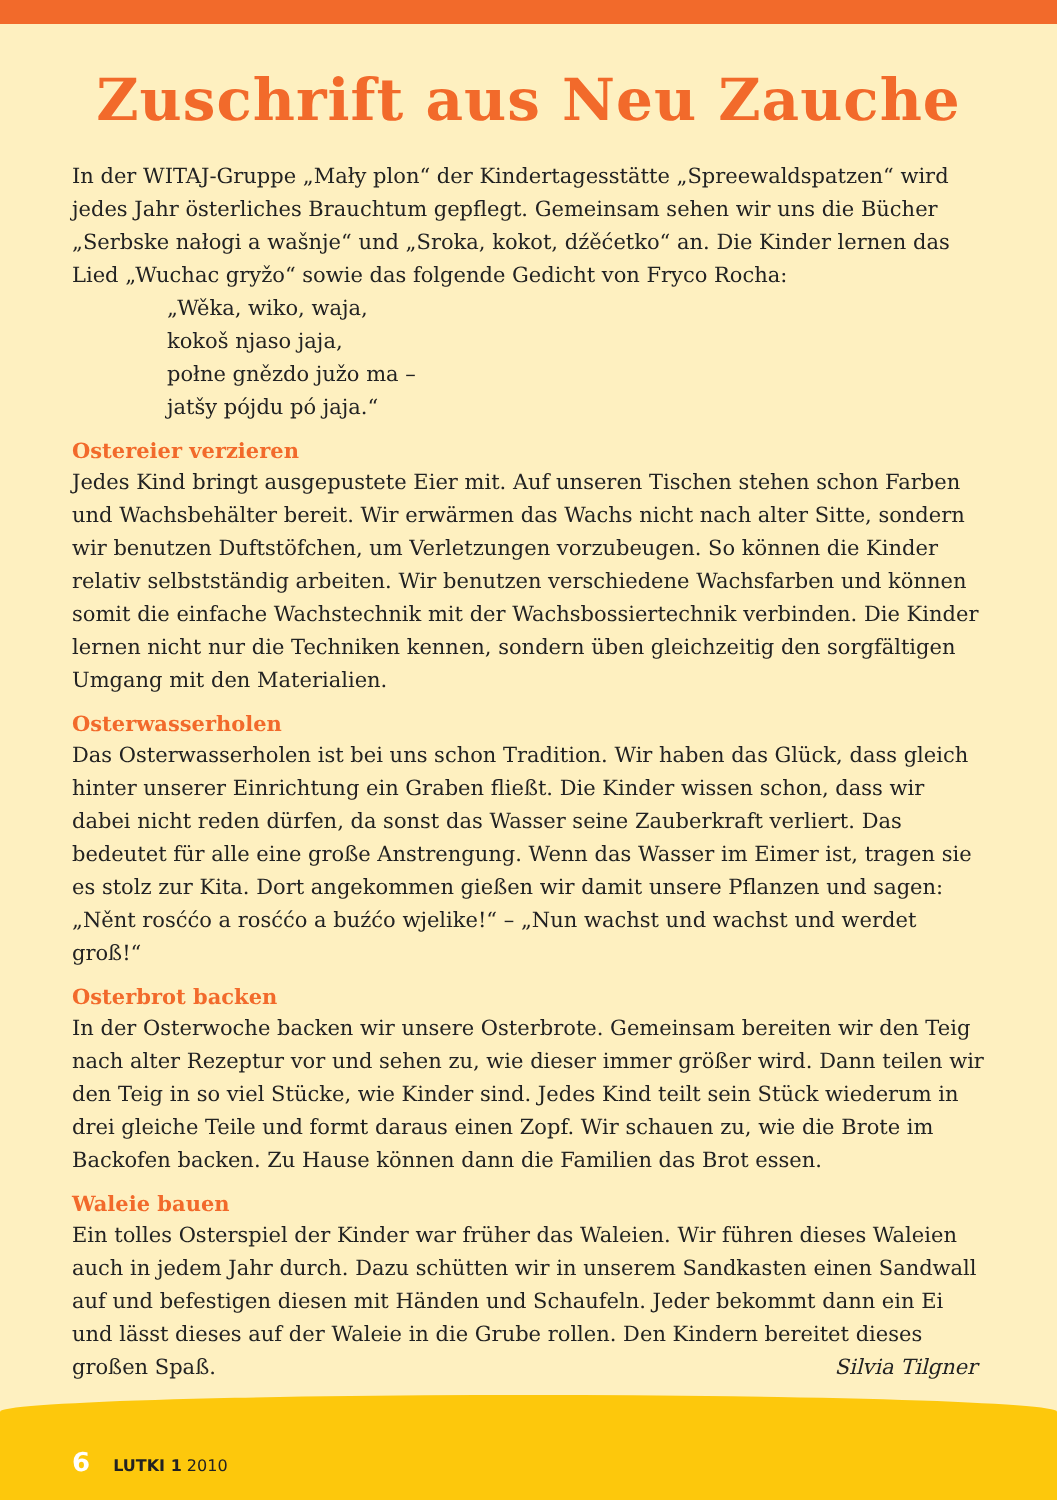Zuschrift aus Neu Zauche
In der WITAJ-Gruppe „Mały plon“ der Kindertagesstätte „Spreewaldspatzen“ wird jedes Jahr österliches Brauchtum gepflegt. Gemeinsam sehen wir uns die Bücher „Serbske nałogi a wašnje“ und „Sroka, kokot, dźěćetko“ an. Die Kinder lernen das Lied „Wuchac gryžo“ sowie das folgende Gedicht von Fryco Rocha:
„Wěka, wiko, waja,
kokoš njaso jaja,
połne gnězdo južo ma –
jatšy pójdu pó jaja.“
Ostereier verzieren
Jedes Kind bringt ausgepustete Eier mit. Auf unseren Tischen stehen schon Farben und Wachsbehälter bereit. Wir erwärmen das Wachs nicht nach alter Sitte, sondern wir benutzen Duftstöfchen, um Verletzungen vorzubeugen. So können die Kinder relativ selbstständig arbeiten. Wir benutzen verschiedene Wachsfarben und können somit die einfache Wachstechnik mit der Wachsbossiertechnik verbinden. Die Kinder lernen nicht nur die Techniken kennen, sondern üben gleichzeitig den sorgfältigen Umgang mit den Materialien.
Osterwasserholen
Das Osterwasserholen ist bei uns schon Tradition. Wir haben das Glück, dass gleich hinter unserer Einrichtung ein Graben fließt. Die Kinder wissen schon, dass wir dabei nicht reden dürfen, da sonst das Wasser seine Zauberkraft verliert. Das bedeutet für alle eine große Anstrengung. Wenn das Wasser im Eimer ist, tragen sie es stolz zur Kita. Dort angekommen gießen wir damit unsere Pflanzen und sagen: „Něnt rosććo a rosććo a buźćo wjelike!“ – „Nun wachst und wachst und werdet groß!“
Osterbrot backen
In der Osterwoche backen wir unsere Osterbrote. Gemeinsam bereiten wir den Teig nach alter Rezeptur vor und sehen zu, wie dieser immer größer wird. Dann teilen wir den Teig in so viel Stücke, wie Kinder sind. Jedes Kind teilt sein Stück wiederum in drei gleiche Teile und formt daraus einen Zopf. Wir schauen zu, wie die Brote im Backofen backen. Zu Hause können dann die Familien das Brot essen.
Waleie bauen
Ein tolles Osterspiel der Kinder war früher das Waleien. Wir führen dieses Waleien auch in jedem Jahr durch. Dazu schütten wir in unserem Sandkasten einen Sandwall auf und befestigen diesen mit Händen und Schaufeln. Jeder bekommt dann ein Ei und lässt dieses auf der Waleie in die Grube rollen. Den Kindern bereitet dieses großen Spaß. Silvia Tilgner
6 LUTKI 1 2010